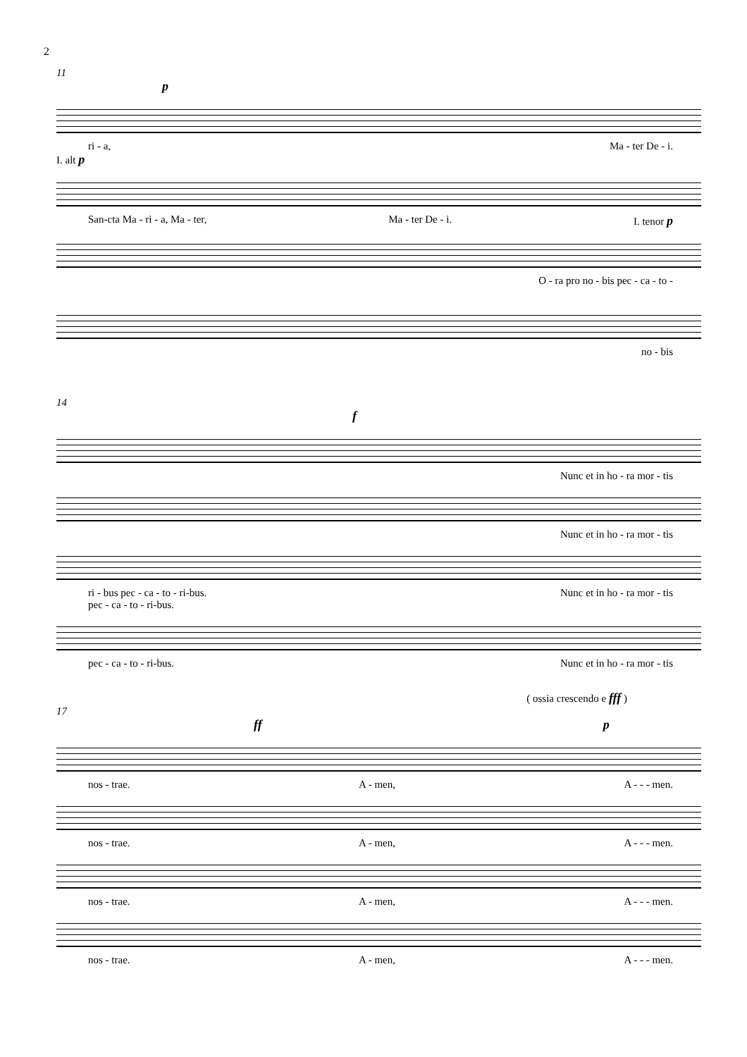2
11
p
ri - a, Ma - ter De - i.
I. alt p
San-cta Ma - ri - a, Ma - ter, Ma - ter De - i. I. tenor p
O - ra pro no - bis pec - ca - to -
no - bis
14
f
Nunc et in ho - ra mor - tis
Nunc et in ho - ra mor - tis
ri - bus pec - ca - to - ri-bus.
pec - ca - to - ri-bus. Nunc et in ho - ra mor - tis
pec - ca - to - ri-bus. Nunc et in ho - ra mor - tis
( ossia crescendo e fff )
17
ff p
nos - trae. A - men, A - - - men.
nos - trae. A - men, A - - - men.
nos - trae. A - men, A - - - men.
nos - trae. A - men, A - - - men.